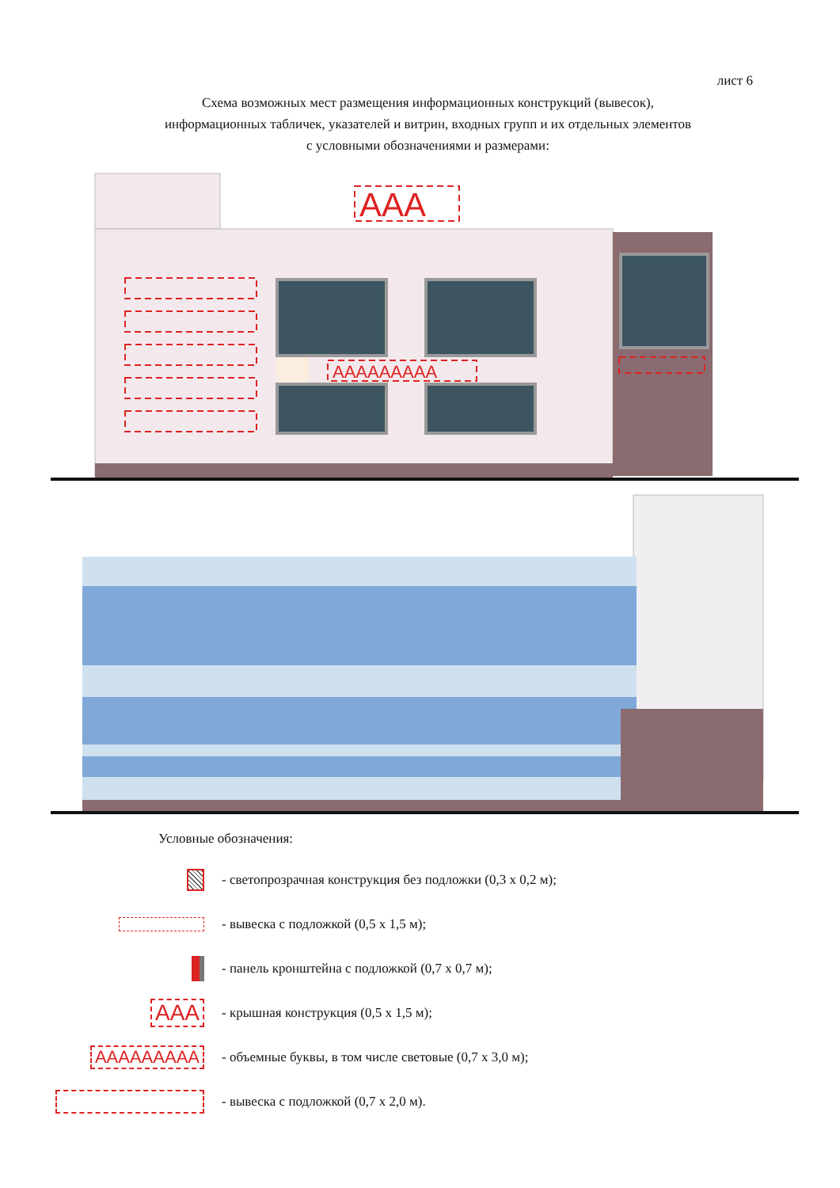лист 6
Схема возможных мест размещения информационных конструкций (вывесок),
информационных табличек, указателей и витрин, входных групп и их отдельных элементов
с условными обозначениями и размерами:
AAA
AAAAAAAAA
Условные обозначения:
- светопрозрачная конструкция без подложки (0,3 х 0,2 м);
- вывеска с подложкой (0,5 х 1,5 м);
- панель кронштейна с подложкой (0,7 х 0,7 м);
AAA
- крышная конструкция (0,5 х 1,5 м);
AAAAAAAAA
- объемные буквы, в том числе световые (0,7 х 3,0 м);
- вывеска с подложкой (0,7 х 2,0 м).